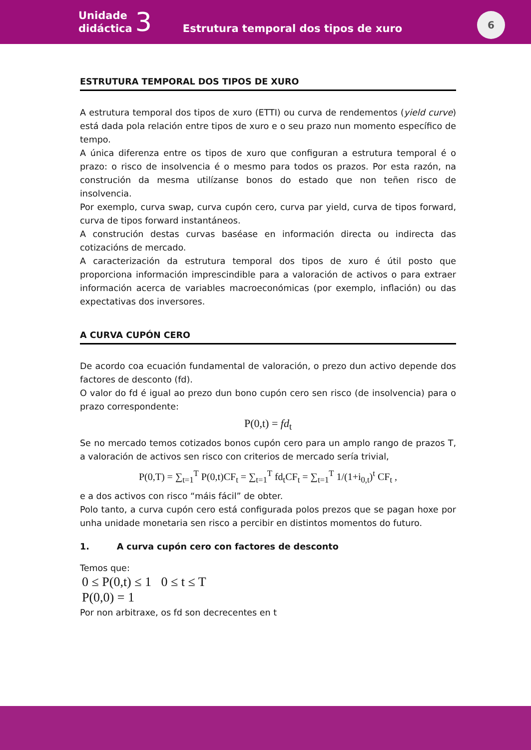Unidade
didáctica
3
Estrutura temporal dos tipos de xuro
6
ESTRUTURA TEMPORAL DOS TIPOS DE XURO
A estrutura temporal dos tipos de xuro (ETTI) ou curva de rendementos (yield curve) está dada pola relación entre tipos de xuro e o seu prazo nun momento específico de tempo.
A única diferenza entre os tipos de xuro que configuran a estrutura temporal é o prazo: o risco de insolvencia é o mesmo para todos os prazos. Por esta razón, na construción da mesma utilízanse bonos do estado que non teñen risco de insolvencia.
Por exemplo, curva swap, curva cupón cero, curva par yield, curva de tipos forward, curva de tipos forward instantáneos.
A construción destas curvas baséase en información directa ou indirecta das cotizacións de mercado.
A caracterización da estrutura temporal dos tipos de xuro é útil posto que proporciona información imprescindible para a valoración de activos o para extraer información acerca de variables macroeconómicas (por exemplo, inflación) ou das expectativas dos inversores.
A CURVA CUPÓN CERO
De acordo coa ecuación fundamental de valoración, o prezo dun activo depende dos factores de desconto (fd).
O valor do fd é igual ao prezo dun bono cupón cero sen risco (de insolvencia) para o prazo correspondente:
P(0,t) = fd<sub>t</sub>
Se no mercado temos cotizados bonos cupón cero para un amplo rango de prazos T, a valoración de activos sen risco con criterios de mercado sería trivial,
P(0,T) = ∑<sub>t=1</sub><sup>T</sup> P(0,t)CF<sub>t</sub> = ∑<sub>t=1</sub><sup>T</sup> fd<sub>t</sub>CF<sub>t</sub> = ∑<sub>t=1</sub><sup>T</sup> 1/(1+i<sub>0,t</sub>)<sup>t</sup> CF<sub>t</sub> ,
e a dos activos con risco “máis fácil” de obter.
Polo tanto, a curva cupón cero está configurada polos prezos que se pagan hoxe por unha unidade monetaria sen risco a percibir en distintos momentos do futuro.
1. A curva cupón cero con factores de desconto
Temos que:
0 ≤ P(0,t) ≤ 1 0 ≤ t ≤ T
P(0,0) = 1
Por non arbitraxe, os fd son decrecentes en t